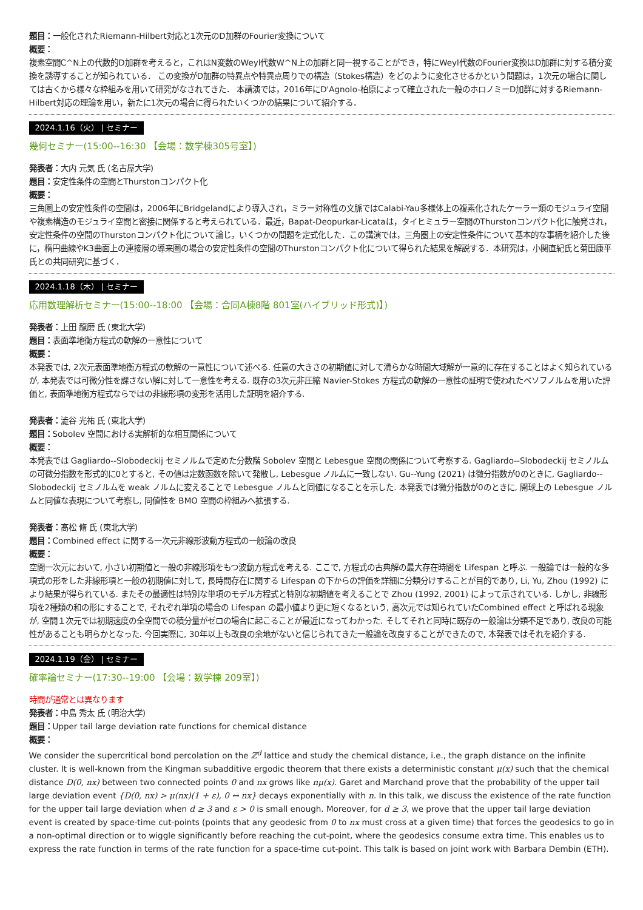題目：一般化されたRiemann-Hilbert対応と1次元のD加群のFourier変換について
概要：
複素空間C^N上の代数的D加群を考えると，これはN変数のWeyl代数W^N上の加群と同一視することができ，特にWeyl代数のFourier変換はD加群に対する積分変換を誘導することが知られている． この変換がD加群の特異点や特異点周りでの構造（Stokes構造）をどのように変化させるかという問題は，1次元の場合に関しては古くから様々な枠組みを用いて研究がなされてきた． 本講演では，2016年にD'Agnolo-柏原によって確立された一般のホロノミーD加群に対するRiemann-Hilbert対応の理論を用い，新たに1次元の場合に得られたいくつかの結果について紹介する．
2024.1.16（火） | セミナー
幾何セミナー(15:00--16:30 【会場：数学棟305号室】)
発表者：大内 元気 氏 (名古屋大学)
題目：安定性条件の空間とThurstonコンパクト化
概要：
三角圏上の安定性条件の空間は，2006年にBridgelandにより導入され，ミラー対称性の文脈ではCalabi-Yau多様体上の複素化されたケーラー類のモジュライ空間や複素構造のモジュライ空間と密接に関係すると考えられている．最近，Bapat-Deopurkar-Licataは，タイヒミュラー空間のThurstonコンパクト化に触発され，安定性条件の空間のThurstonコンパクト化について論じ，いくつかの問題を定式化した．この講演では，三角圏上の安定性条件について基本的な事柄を紹介した後に，楕円曲線やK3曲面上の連接層の導来圏の場合の安定性条件の空間のThurstonコンパクト化について得られた結果を解説する．本研究は，小関直紀氏と菊田康平氏との共同研究に基づく．
2024.1.18（木） | セミナー
応用数理解析セミナー(15:00--18:00 【会場：合同A棟8階 801室(ハイブリッド形式)】)
発表者：上田 龍磨 氏 (東北大学)
題目：表面準地衡方程式の軟解の一意性について
概要：
本発表では, 2次元表面準地衡方程式の軟解の一意性について述べる. 任意の大きさの初期値に対して滑らかな時間大域解が一意的に存在することはよく知られているが, 本発表では可微分性を課さない解に対して一意性を考える. 既存の3次元非圧縮 Navier-Stokes 方程式の軟解の一意性の証明で使われたベソフノルムを用いた評価と, 表面準地衡方程式ならではの非線形項の変形を活用した証明を紹介する.
発表者：澁谷 光祐 氏 (東北大学)
題目：Sobolev 空間における実解析的な相互関係について
概要：
本発表では Gagliardo--Slobodeckij セミノルムで定めた分数階 Sobolev 空間と Lebesgue 空間の関係について考察する. Gagliardo--Slobodeckij セミノルムの可微分指数を形式的に0とすると, その値は定数函数を除いて発散し, Lebesgue ノルムに一致しない. Gu--Yung (2021) は微分指数が0のときに, Gagliardo--Slobodeckij セミノルムを weak ノルムに変えることで Lebesgue ノルムと同値になることを示した. 本発表では微分指数が0のときに, 開球上の Lebesgue ノルムと同値な表現について考察し, 同値性を BMO 空間の枠組みへ拡張する.
発表者：髙松 脩 氏 (東北大学)
題目：Combined effect に関する一次元非線形波動方程式の一般論の改良
概要：
空間一次元において, 小さい初期値と一般の非線形項をもつ波動方程式を考える. ここで, 方程式の古典解の最大存在時間を Lifespan と呼ぶ. 一般論では一般的な多項式の形をした非線形項と一般の初期値に対して, 長時間存在に関する Lifespan の下からの評価を詳細に分類分けすることが目的であり, Li, Yu, Zhou (1992) により結果が得られている. またその最適性は特別な単項のモデル方程式と特別な初期値を考えることで Zhou (1992, 2001) によって示されている. しかし, 非線形項を2種類の和の形にすることで, それぞれ単項の場合の Lifespan の最小値より更に短くなるという, 高次元では知られていたCombined effect と呼ばれる現象が, 空間１次元では初期速度の全空間での積分量がゼロの場合に起こることが最近になってわかった. そしてそれと同時に既存の一般論は分類不足であり, 改良の可能性があることも明らかとなった. 今回実際に, 30年以上も改良の余地がないと信じられてきた一般論を改良することができたので, 本発表ではそれを紹介する.
2024.1.19（金） | セミナー
確率論セミナー(17:30--19:00 【会場：数学棟 209室】)
時間が通常とは異なります
発表者：中島 秀太 氏 (明治大学)
題目：Upper tail large deviation rate functions for chemical distance
概要：
We consider the supercritical bond percolation on the ℤ<sup>d</sup> lattice and study the chemical distance, i.e., the graph distance on the infinite cluster. It is well-known from the Kingman subadditive ergodic theorem that there exists a deterministic constant μ(x) such that the chemical distance D(0, nx) between two connected points 0 and nx grows like nμ(x). Garet and Marchand prove that the probability of the upper tail large deviation event {D(0, nx) > μ(nx)(1 + ε), 0 ↔ nx} decays exponentially with n. In this talk, we discuss the existence of the rate function for the upper tail large deviation when d ≥ 3 and ε > 0 is small enough. Moreover, for d ≥ 3, we prove that the upper tail large deviation event is created by space-time cut-points (points that any geodesic from 0 to nx must cross at a given time) that forces the geodesics to go in a non-optimal direction or to wiggle significantly before reaching the cut-point, where the geodesics consume extra time. This enables us to express the rate function in terms of the rate function for a space-time cut-point. This talk is based on joint work with Barbara Dembin (ETH).